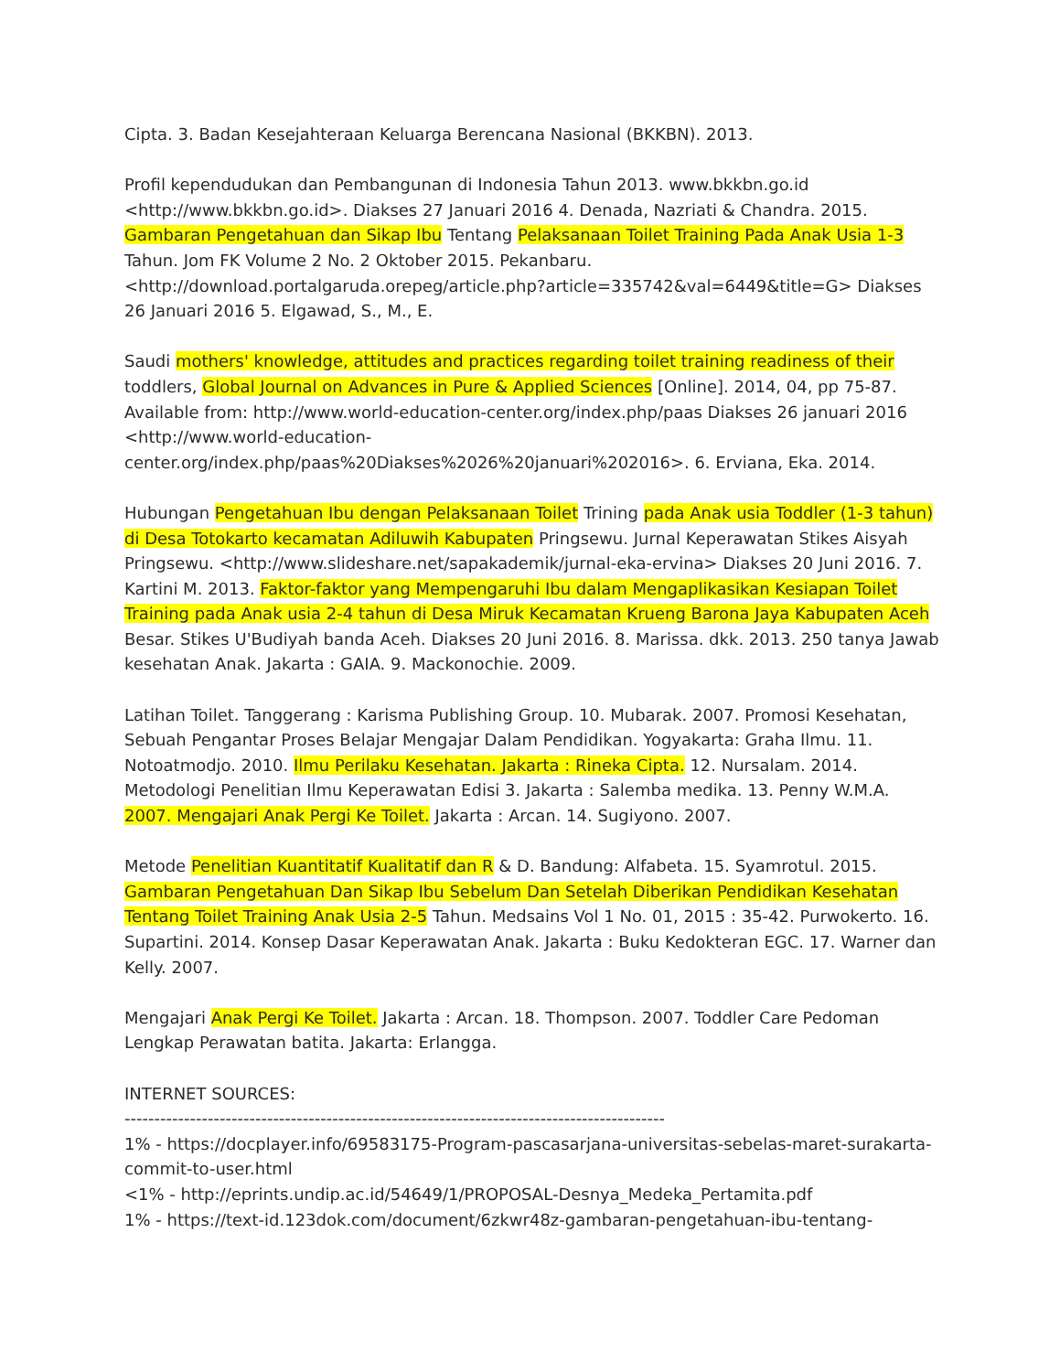Cipta. 3. Badan Kesejahteraan Keluarga Berencana Nasional (BKKBN). 2013.
Profil kependudukan dan Pembangunan di Indonesia Tahun 2013. www.bkkbn.go.id <http://www.bkkbn.go.id>. Diakses 27 Januari 2016 4. Denada, Nazriati & Chandra. 2015. Gambaran Pengetahuan dan Sikap Ibu Tentang Pelaksanaan Toilet Training Pada Anak Usia 1-3 Tahun. Jom FK Volume 2 No. 2 Oktober 2015. Pekanbaru. <http://download.portalgaruda.orepeg/article.php?article=335742&val=6449&title=G> Diakses 26 Januari 2016 5. Elgawad, S., M., E.
Saudi mothers' knowledge, attitudes and practices regarding toilet training readiness of their toddlers, Global Journal on Advances in Pure & Applied Sciences [Online]. 2014, 04, pp 75-87. Available from: http://www.world-education-center.org/index.php/paas Diakses 26 januari 2016 <http://www.world-education-
center.org/index.php/paas%20Diakses%2026%20januari%202016>. 6. Erviana, Eka. 2014.
Hubungan Pengetahuan Ibu dengan Pelaksanaan Toilet Trining pada Anak usia Toddler (1-3 tahun) di Desa Totokarto kecamatan Adiluwih Kabupaten Pringsewu. Jurnal Keperawatan Stikes Aisyah Pringsewu. <http://www.slideshare.net/sapakademik/jurnal-eka-ervina> Diakses 20 Juni 2016. 7. Kartini M. 2013. Faktor-faktor yang Mempengaruhi Ibu dalam Mengaplikasikan Kesiapan Toilet Training pada Anak usia 2-4 tahun di Desa Miruk Kecamatan Krueng Barona Jaya Kabupaten Aceh Besar. Stikes U'Budiyah banda Aceh. Diakses 20 Juni 2016. 8. Marissa. dkk. 2013. 250 tanya Jawab kesehatan Anak. Jakarta : GAIA. 9. Mackonochie. 2009.
Latihan Toilet. Tanggerang : Karisma Publishing Group. 10. Mubarak. 2007. Promosi Kesehatan, Sebuah Pengantar Proses Belajar Mengajar Dalam Pendidikan. Yogyakarta: Graha Ilmu. 11. Notoatmodjo. 2010. Ilmu Perilaku Kesehatan. Jakarta : Rineka Cipta. 12. Nursalam. 2014. Metodologi Penelitian Ilmu Keperawatan Edisi 3. Jakarta : Salemba medika. 13. Penny W.M.A. 2007. Mengajari Anak Pergi Ke Toilet. Jakarta : Arcan. 14. Sugiyono. 2007.
Metode Penelitian Kuantitatif Kualitatif dan R & D. Bandung: Alfabeta. 15. Syamrotul. 2015. Gambaran Pengetahuan Dan Sikap Ibu Sebelum Dan Setelah Diberikan Pendidikan Kesehatan Tentang Toilet Training Anak Usia 2-5 Tahun. Medsains Vol 1 No. 01, 2015 : 35-42. Purwokerto. 16. Supartini. 2014. Konsep Dasar Keperawatan Anak. Jakarta : Buku Kedokteran EGC. 17. Warner dan Kelly. 2007.
Mengajari Anak Pergi Ke Toilet. Jakarta : Arcan. 18. Thompson. 2007. Toddler Care Pedoman Lengkap Perawatan batita. Jakarta: Erlangga.
INTERNET SOURCES:
-------------------------------------------------------------------------------------------
1% - https://docplayer.info/69583175-Program-pascasarjana-universitas-sebelas-maret-surakarta-commit-to-user.html
<1% - http://eprints.undip.ac.id/54649/1/PROPOSAL-Desnya_Medeka_Pertamita.pdf
1% - https://text-id.123dok.com/document/6zkwr48z-gambaran-pengetahuan-ibu-tentang-